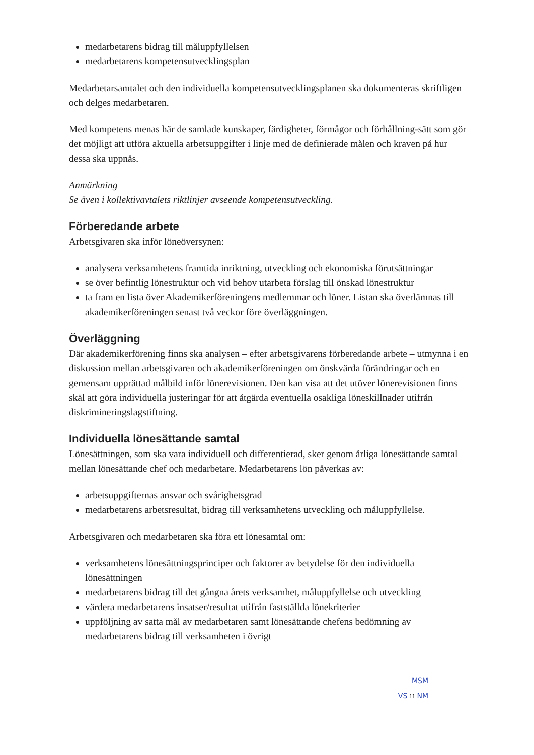medarbetarens bidrag till måluppfyllelsen
medarbetarens kompetensutvecklingsplan
Medarbetarsamtalet och den individuella kompetensutvecklingsplanen ska dokumenteras skriftligen och delges medarbetaren.
Med kompetens menas här de samlade kunskaper, färdigheter, förmågor och förhållning-sätt som gör det möjligt att utföra aktuella arbetsuppgifter i linje med de definierade målen och kraven på hur dessa ska uppnås.
Anmärkning
Se även i kollektivavtalets riktlinjer avseende kompetensutveckling.
Förberedande arbete
Arbetsgivaren ska inför löneöversynen:
analysera verksamhetens framtida inriktning, utveckling och ekonomiska förutsättningar
se över befintlig lönestruktur och vid behov utarbeta förslag till önskad lönestruktur
ta fram en lista över Akademikerföreningens medlemmar och löner. Listan ska överlämnas till akademikerföreningen senast två veckor före överläggningen.
Överläggning
Där akademikerförening finns ska analysen – efter arbetsgivarens förberedande arbete – utmynna i en diskussion mellan arbetsgivaren och akademikerföreningen om önskvärda förändringar och en gemensam upprättad målbild inför lönerevisionen. Den kan visa att det utöver lönerevisionen finns skäl att göra individuella justeringar för att åtgärda eventuella osakliga löneskillnader utifrån diskrimineringslagstiftning.
Individuella lönesättande samtal
Lönesättningen, som ska vara individuell och differentierad, sker genom årliga lönesättande samtal mellan lönesättande chef och medarbetare. Medarbetarens lön påverkas av:
arbetsuppgifternas ansvar och svårighetsgrad
medarbetarens arbetsresultat, bidrag till verksamhetens utveckling och måluppfyllelse.
Arbetsgivaren och medarbetaren ska föra ett lönesamtal om:
verksamhetens lönesättningsprinciper och faktorer av betydelse för den individuella lönesättningen
medarbetarens bidrag till det gångna årets verksamhet, måluppfyllelse och utveckling
värdera medarbetarens insatser/resultat utifrån fastställda lönekriterier
uppföljning av satta mål av medarbetaren samt lönesättande chefens bedömning av medarbetarens bidrag till verksamheten i övrigt
MSM
VS 11 NM